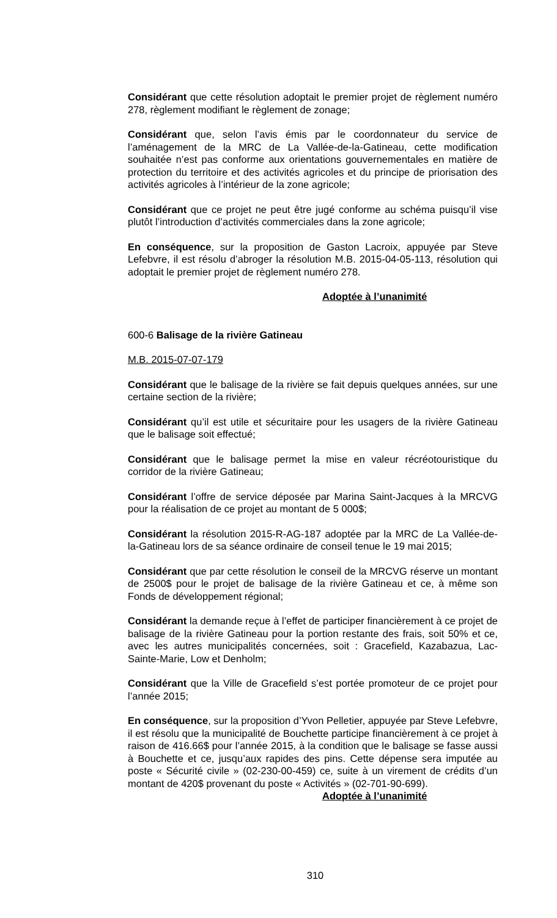Considérant que cette résolution adoptait le premier projet de règlement numéro 278, règlement modifiant le règlement de zonage;
Considérant que, selon l’avis émis par le coordonnateur du service de l’aménagement de la MRC de La Vallée-de-la-Gatineau, cette modification souhaitée n’est pas conforme aux orientations gouvernementales en matière de protection du territoire et des activités agricoles et du principe de priorisation des activités agricoles à l’intérieur de la zone agricole;
Considérant que ce projet ne peut être jugé conforme au schéma puisqu’il vise plutôt l’introduction d’activités commerciales dans la zone agricole;
En conséquence, sur la proposition de Gaston Lacroix, appuyée par Steve Lefebvre, il est résolu d’abroger la résolution M.B. 2015-04-05-113, résolution qui adoptait le premier projet de règlement numéro 278.
Adoptée à l’unanimité
600-6 Balisage de la rivière Gatineau
M.B. 2015-07-07-179
Considérant que le balisage de la rivière se fait depuis quelques années, sur une certaine section de la rivière;
Considérant qu’il est utile et sécuritaire pour les usagers de la rivière Gatineau que le balisage soit effectué;
Considérant que le balisage permet la mise en valeur récréotouristique du corridor de la rivière Gatineau;
Considérant l’offre de service déposée par Marina Saint-Jacques à la MRCVG pour la réalisation de ce projet au montant de 5 000$;
Considérant la résolution 2015-R-AG-187 adoptée par la MRC de La Vallée-de-la-Gatineau lors de sa séance ordinaire de conseil tenue le 19 mai 2015;
Considérant que par cette résolution le conseil de la MRCVG réserve un montant de 2500$ pour le projet de balisage de la rivière Gatineau et ce, à même son Fonds de développement régional;
Considérant la demande reçue à l’effet de participer financièrement à ce projet de balisage de la rivière Gatineau pour la portion restante des frais, soit 50% et ce, avec les autres municipalités concernées, soit : Gracefield, Kazabazua, Lac-Sainte-Marie, Low et Denholm;
Considérant que la Ville de Gracefield s’est portée promoteur de ce projet pour l’année 2015;
En conséquence, sur la proposition d’Yvon Pelletier, appuyée par Steve Lefebvre, il est résolu que la municipalité de Bouchette participe financièrement à ce projet à raison de 416.66$ pour l’année 2015, à la condition que le balisage se fasse aussi à Bouchette et ce, jusqu’aux rapides des pins. Cette dépense sera imputée au poste « Sécurité civile » (02-230-00-459) ce, suite à un virement de crédits d’un montant de 420$ provenant du poste « Activités » (02-701-90-699).
Adoptée à l’unanimité
310